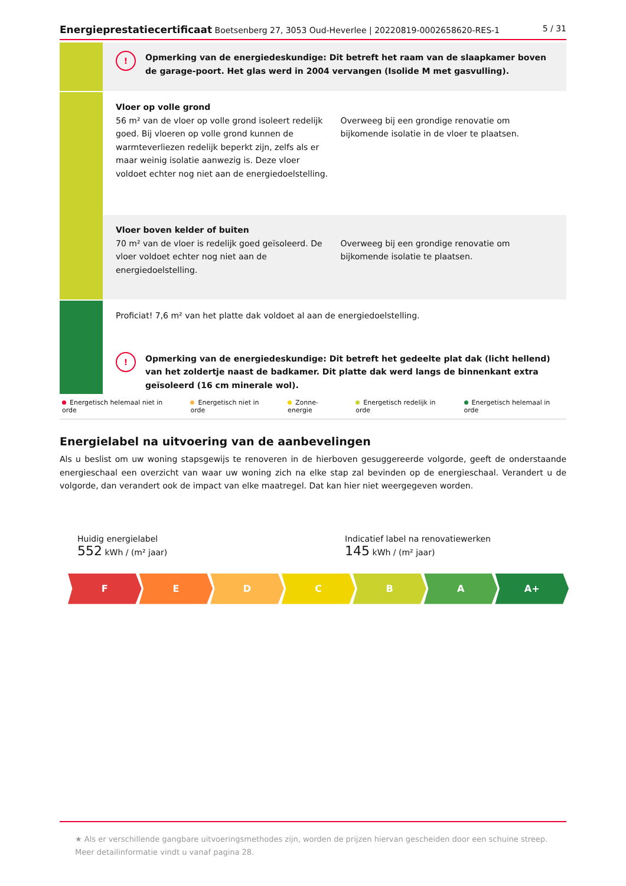Energieprestatiecertificaat Boetsenberg 27, 3053 Oud-Heverlee | 20220819-0002658620-RES-1 5 / 31
! Opmerking van de energiedeskundige: Dit betreft het raam van de slaapkamer boven de garage-poort. Het glas werd in 2004 vervangen (Isolide M met gasvulling).
Vloer op volle grond
56 m² van de vloer op volle grond isoleert redelijk goed. Bij vloeren op volle grond kunnen de warmteverliezen redelijk beperkt zijn, zelfs als er maar weinig isolatie aanwezig is. Deze vloer voldoet echter nog niet aan de energiedoelstelling.
Overweeg bij een grondige renovatie om bijkomende isolatie in de vloer te plaatsen.
Vloer boven kelder of buiten
70 m² van de vloer is redelijk goed geïsoleerd. De vloer voldoet echter nog niet aan de energiedoelstelling.
Overweeg bij een grondige renovatie om bijkomende isolatie te plaatsen.
Proficiat! 7,6 m² van het platte dak voldoet al aan de energiedoelstelling.
! Opmerking van de energiedeskundige: Dit betreft het gedeelte plat dak (licht hellend) van het zoldertje naast de badkamer. Dit platte dak werd langs de binnenkant extra geïsoleerd (16 cm minerale wol).
Energetisch helemaal niet in orde Energetisch niet in orde Zonne-energie Energetisch redelijk in orde Energetisch helemaal in orde
Energielabel na uitvoering van de aanbevelingen
Als u beslist om uw woning stapsgewijs te renoveren in de hierboven gesuggereerde volgorde, geeft de onderstaande energieschaal een overzicht van waar uw woning zich na elke stap zal bevinden op de energieschaal. Verandert u de volgorde, dan verandert ook de impact van elke maatregel. Dat kan hier niet weergegeven worden.
Huidig energielabel
552 kWh / (m² jaar)
Indicatief label na renovatiewerken
145 kWh / (m² jaar)
F E D C B A A+
★ Als er verschillende gangbare uitvoeringsmethodes zijn, worden de prijzen hiervan gescheiden door een schuine streep. Meer detailinformatie vindt u vanaf pagina 28.